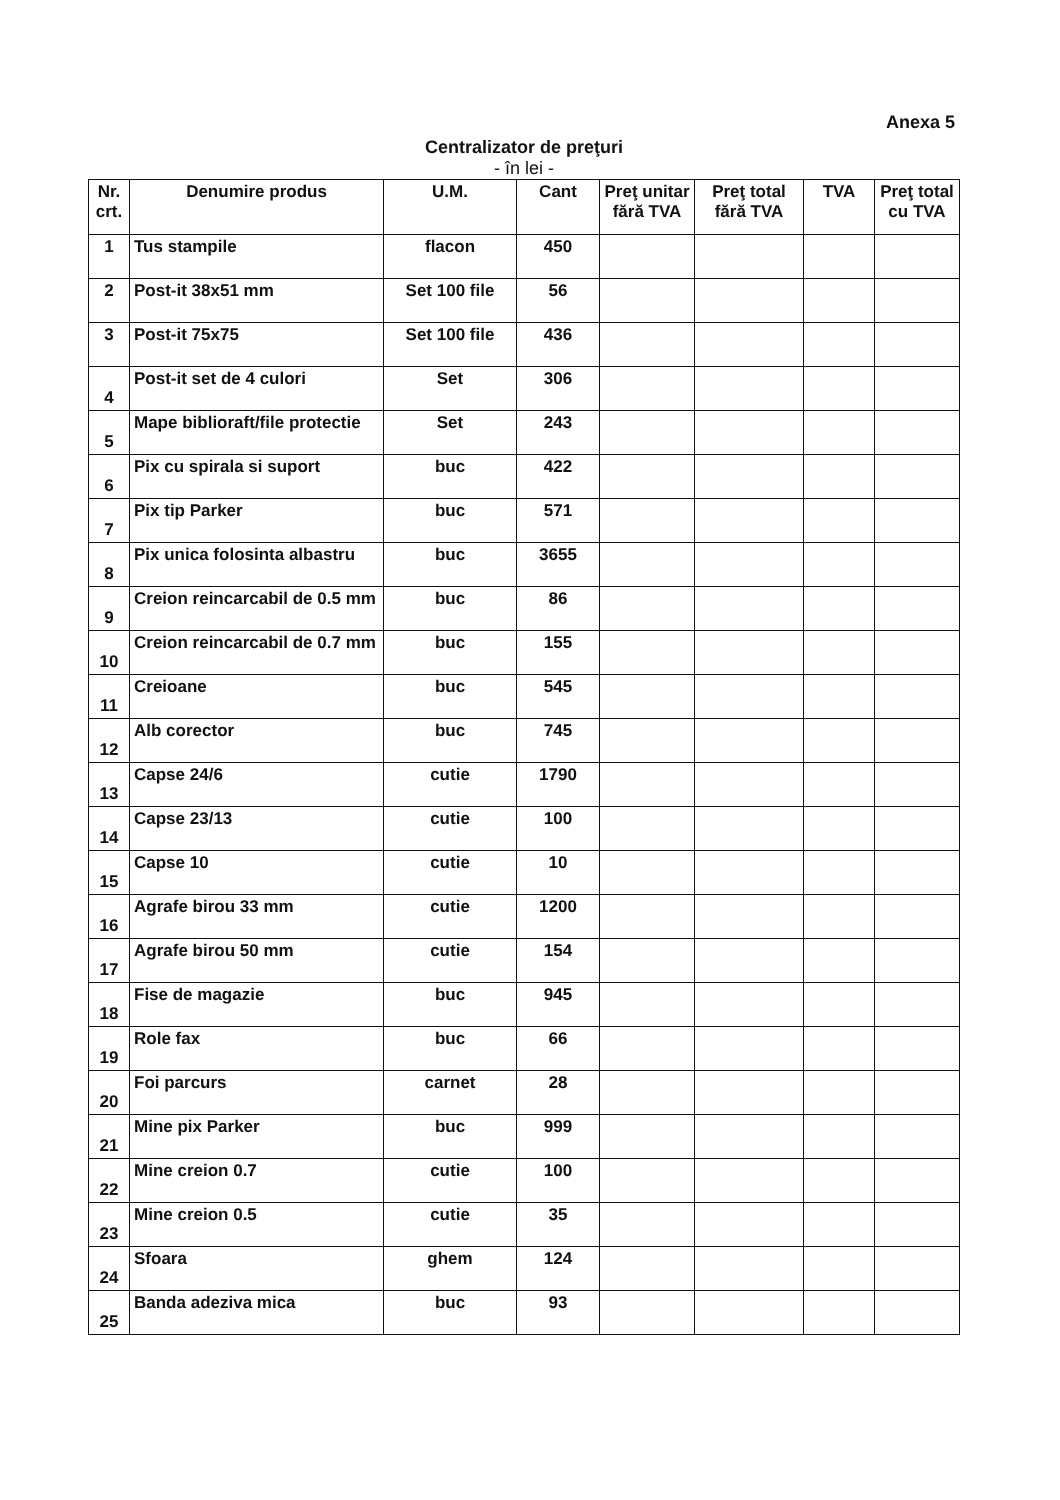Anexa 5
Centralizator de preţuri
- în lei -
| Nr. crt. | Denumire produs | U.M. | Cant | Preţ unitar fără TVA | Preţ total fără TVA | TVA | Preţ total cu TVA |
| --- | --- | --- | --- | --- | --- | --- | --- |
| 1 | Tus stampile | flacon | 450 | | | | |
| 2 | Post-it 38x51 mm | Set 100 file | 56 | | | | |
| 3 | Post-it 75x75 | Set 100 file | 436 | | | | |
| 4 | Post-it set de 4 culori | Set | 306 | | | | |
| 5 | Mape biblioraft/file protectie | Set | 243 | | | | |
| 6 | Pix cu spirala si suport | buc | 422 | | | | |
| 7 | Pix tip Parker | buc | 571 | | | | |
| 8 | Pix unica folosinta albastru | buc | 3655 | | | | |
| 9 | Creion reincarcabil de 0.5 mm | buc | 86 | | | | |
| 10 | Creion reincarcabil de 0.7 mm | buc | 155 | | | | |
| 11 | Creioane | buc | 545 | | | | |
| 12 | Alb corector | buc | 745 | | | | |
| 13 | Capse 24/6 | cutie | 1790 | | | | |
| 14 | Capse 23/13 | cutie | 100 | | | | |
| 15 | Capse 10 | cutie | 10 | | | | |
| 16 | Agrafe birou 33 mm | cutie | 1200 | | | | |
| 17 | Agrafe birou 50 mm | cutie | 154 | | | | |
| 18 | Fise de magazie | buc | 945 | | | | |
| 19 | Role fax | buc | 66 | | | | |
| 20 | Foi parcurs | carnet | 28 | | | | |
| 21 | Mine pix Parker | buc | 999 | | | | |
| 22 | Mine creion 0.7 | cutie | 100 | | | | |
| 23 | Mine creion 0.5 | cutie | 35 | | | | |
| 24 | Sfoara | ghem | 124 | | | | |
| 25 | Banda adeziva mica | buc | 93 | | | | |